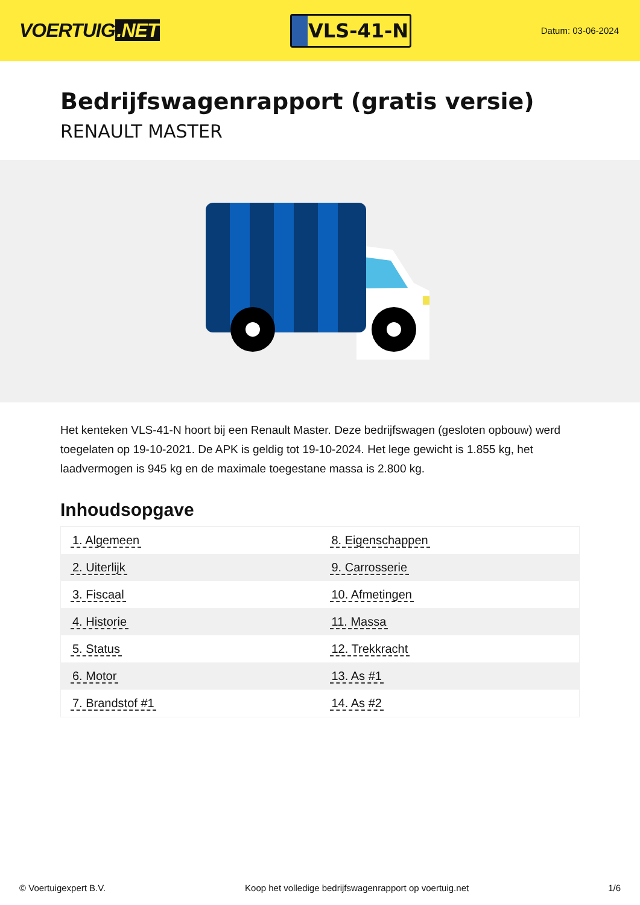VOERTUIG.NET
VLS-41-N
Datum: 03-06-2024
Bedrijfswagenrapport (gratis versie)
RENAULT MASTER
Het kenteken VLS-41-N hoort bij een Renault Master. Deze bedrijfswagen (gesloten opbouw) werd toegelaten op 19-10-2021. De APK is geldig tot 19-10-2024. Het lege gewicht is 1.855 kg, het laadvermogen is 945 kg en de maximale toegestane massa is 2.800 kg.
Inhoudsopgave
| 1. Algemeen | 8. Eigenschappen |
| 2. Uiterlijk | 9. Carrosserie |
| 3. Fiscaal | 10. Afmetingen |
| 4. Historie | 11. Massa |
| 5. Status | 12. Trekkracht |
| 6. Motor | 13. As #1 |
| 7. Brandstof #1 | 14. As #2 |
© Voertuigexpert B.V. Koop het volledige bedrijfswagenrapport op voertuig.net 1/6